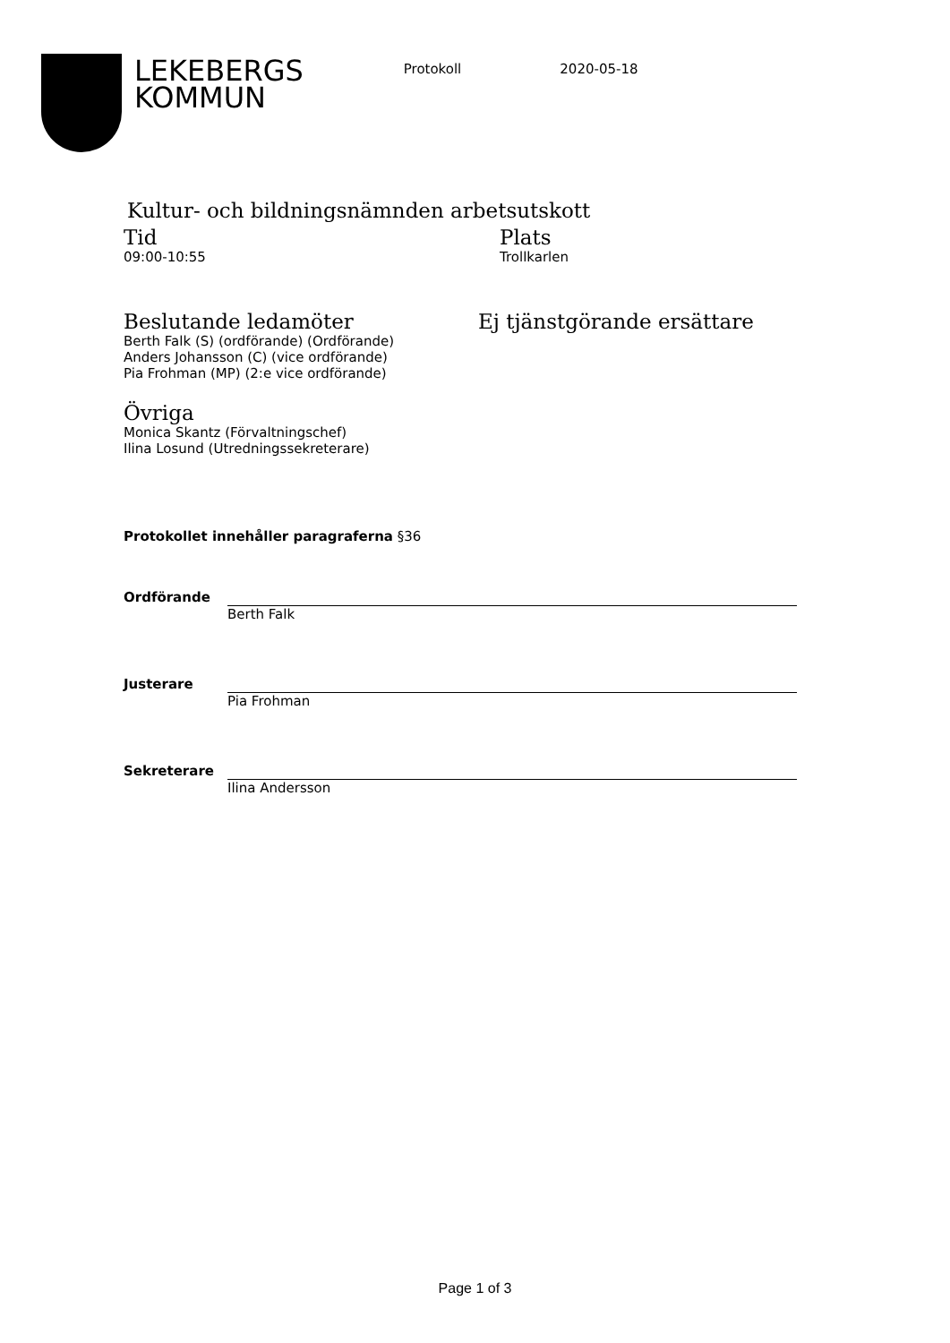LEKEBERGS
KOMMUN
Protokoll 2020-05-18
Kultur- och bildningsnämnden arbetsutskott
Tid
09:00-10:55
Plats
Trollkarlen
Beslutande ledamöter
Berth Falk (S) (ordförande) (Ordförande)
Anders Johansson (C) (vice ordförande)
Pia Frohman (MP) (2:e vice ordförande)
Ej tjänstgörande ersättare
Övriga
Monica Skantz (Förvaltningschef)
Ilina Losund (Utredningssekreterare)
Protokollet innehåller paragraferna §36
Ordförande Berth Falk
Justerare Pia Frohman
Sekreterare Ilina Andersson
Page 1 of 3